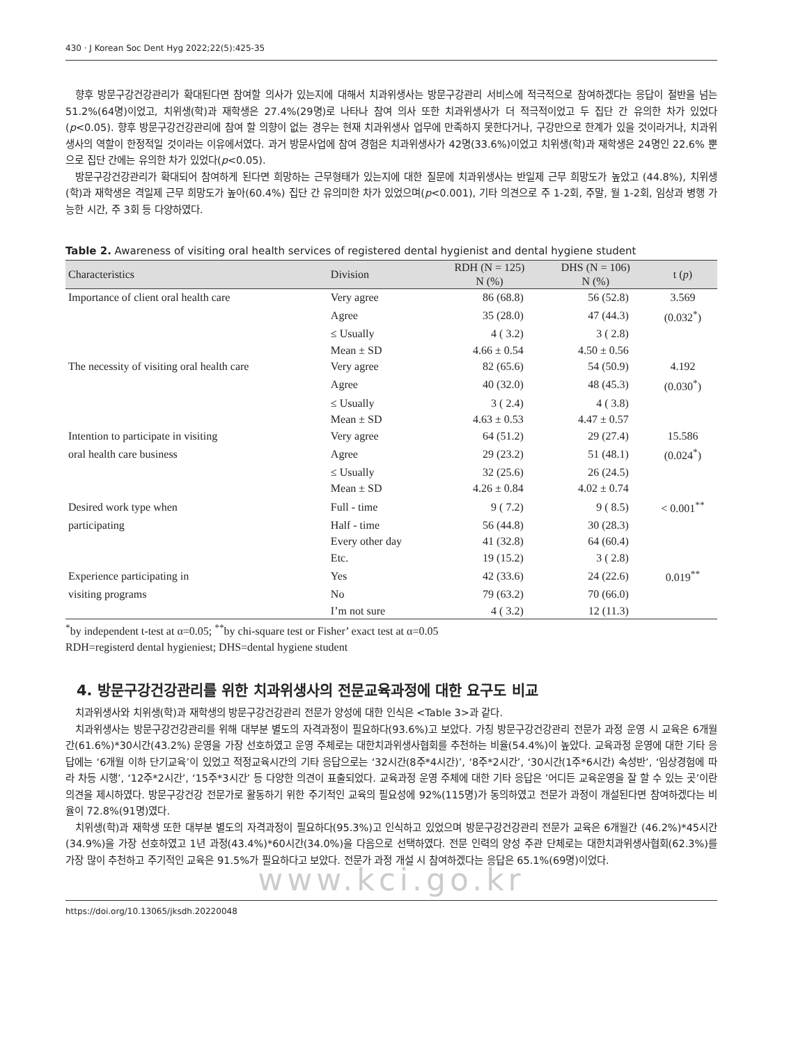430 · J Korean Soc Dent Hyg 2022;22(5):425-35
향후 방문구강건강관리가 확대된다면 참여할 의사가 있는지에 대해서 치과위생사는 방문구강관리 서비스에 적극적으로 참여하겠다는 응답이 절반을 넘는 51.2%(64명)이었고, 치위생(학)과 재학생은 27.4%(29명)로 나타나 참여 의사 또한 치과위생사가 더 적극적이었고 두 집단 간 유의한 차가 있었다(p<0.05). 향후 방문구강건강관리에 참여 할 의향이 없는 경우는 현재 치과위생사 업무에 만족하지 못한다거나, 구강만으로 한계가 있을 것이라거나, 치과위생사의 역할이 한정적일 것이라는 이유에서였다. 과거 방문사업에 참여 경험은 치과위생사가 42명(33.6%)이었고 치위생(학)과 재학생은 24명인 22.6% 뿐으로 집단 간에는 유의한 차가 있었다(p<0.05).
방문구강건강관리가 확대되어 참여하게 된다면 희망하는 근무형태가 있는지에 대한 질문에 치과위생사는 반일제 근무 희망도가 높았고 (44.8%), 치위생(학)과 재학생은 격일제 근무 희망도가 높아(60.4%) 집단 간 유의미한 차가 있었으며(p<0.001), 기타 의견으로 주 1-2회, 주말, 월 1-2회, 임상과 병행 가능한 시간, 주 3회 등 다양하였다.
Table 2. Awareness of visiting oral health services of registered dental hygienist and dental hygiene student
| Characteristics | Division | RDH (N = 125) | DHS (N = 106) | t ( p ) |
| --- | --- | --- | --- | --- |
| | | N (%) | N (%) | |
| Importance of client oral health care | Very agree | 86 (68.8) | 56 (52.8) | 3.569 |
| | Agree | 35 (28.0) | 47 (44.3) | (0.032<sup>*</sup>) |
| | ≤ Usually | 4 ( 3.2) | 3 ( 2.8) | |
| | Mean ± SD | 4.66 ± 0.54 | 4.50 ± 0.56 | |
| The necessity of visiting oral health care | Very agree | 82 (65.6) | 54 (50.9) | 4.192 |
| | Agree | 40 (32.0) | 48 (45.3) | (0.030<sup>*</sup>) |
| | ≤ Usually | 3 ( 2.4) | 4 ( 3.8) | |
| | Mean ± SD | 4.63 ± 0.53 | 4.47 ± 0.57 | |
| Intention to participate in visiting | Very agree | 64 (51.2) | 29 (27.4) | 15.586 |
| oral health care business | Agree | 29 (23.2) | 51 (48.1) | (0.024<sup>*</sup>) |
| | ≤ Usually | 32 (25.6) | 26 (24.5) | |
| | Mean ± SD | 4.26 ± 0.84 | 4.02 ± 0.74 | |
| Desired work type when | Full - time | 9 ( 7.2) | 9 ( 8.5) | < 0.001<sup>**</sup> |
| participating | Half - time | 56 (44.8) | 30 (28.3) | |
| | Every other day | 41 (32.8) | 64 (60.4) | |
| | Etc. | 19 (15.2) | 3 ( 2.8) | |
| Experience participating in | Yes | 42 (33.6) | 24 (22.6) | 0.019<sup>**</sup> |
| visiting programs | No | 79 (63.2) | 70 (66.0) | |
| | I’m not sure | 4 ( 3.2) | 12 (11.3) | |
<sup>*</sup> by independent t-test at α=0.05; <sup>**</sup>by chi-square test or Fisher’ exact test at α=0.05
RDH=registerd dental hygieniest; DHS=dental hygiene student
4. 방문구강건강관리를 위한 치과위생사의 전문교육과정에 대한 요구도 비교
치과위생사와 치위생(학)과 재학생의 방문구강건강관리 전문가 양성에 대한 인식은 <Table 3>과 같다.
치과위생사는 방문구강건강관리를 위해 대부분 별도의 자격과정이 필요하다(93.6%)고 보았다. 가칭 방문구강건강관리 전문가 과정 운영 시 교육은 6개월 간(61.6%)*30시간(43.2%) 운영을 가장 선호하였고 운영 주체로는 대한치과위생사협회를 추천하는 비율(54.4%)이 높았다. 교육과정 운영에 대한 기타 응답에는 ‘6개월 이하 단기교육’이 있었고 적정교육시간의 기타 응답으로는 ‘32시간(8주*4시간)’, ‘8주*2시간’, ‘30시간(1주*6시간) 속성반’, ‘임상경험에 따라 차등 시행’, ‘12주*2시간’, ‘15주*3시간’ 등 다양한 의견이 표출되었다. 교육과정 운영 주체에 대한 기타 응답은 ’어디든 교육운영을 잘 할 수 있는 곳’이란 의견을 제시하였다. 방문구강건강 전문가로 활동하기 위한 주기적인 교육의 필요성에 92%(115명)가 동의하였고 전문가 과정이 개설된다면 참여하겠다는 비율이 72.8%(91명)였다.
치위생(학)과 재학생 또한 대부분 별도의 자격과정이 필요하다(95.3%)고 인식하고 있었으며 방문구강건강관리 전문가 교육은 6개월간 (46.2%)*45시간(34.9%)을 가장 선호하였고 1년 과정(43.4%)*60시간(34.0%)을 다음으로 선택하였다. 전문 인력의 양성 주관 단체로는 대한치과위생사협회(62.3%)를 가장 많이 추천하고 주기적인 교육은 91.5%가 필요하다고 보았다. 전문가 과정 개설 시 참여하겠다는 응답은 65.1%(69명)이었다.
www.kci.go.kr
https://doi.org/10.13065/jksdh.20220048